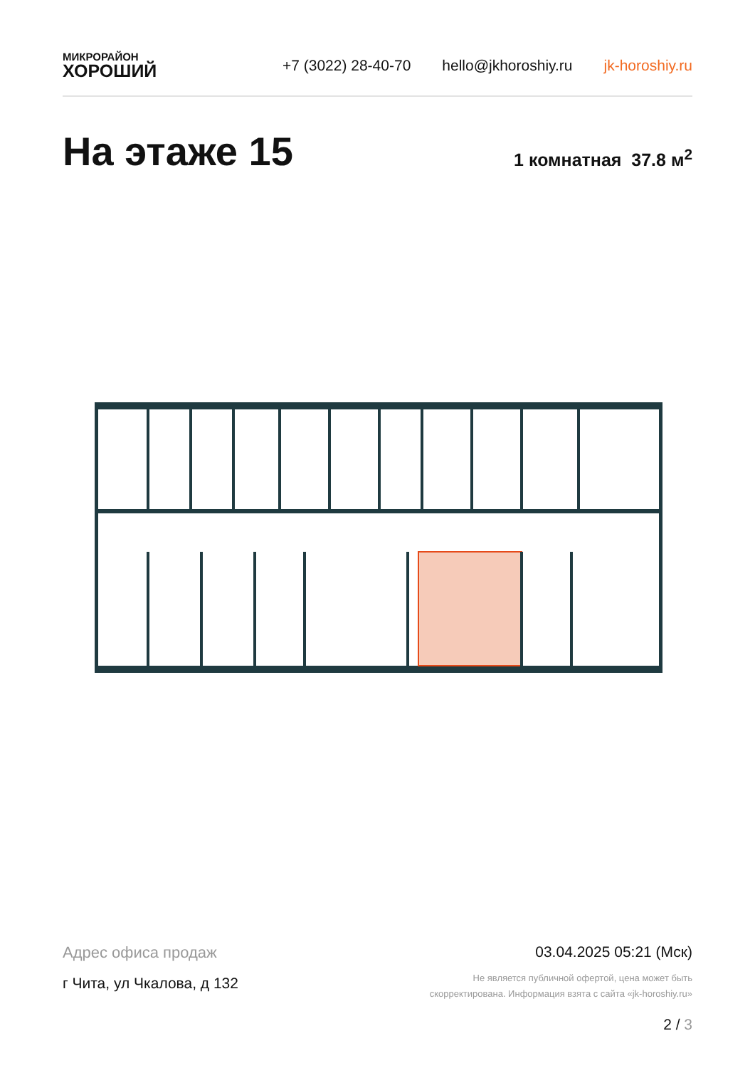МИКРОРАЙОН
ХОРОШИЙ
+7 (3022) 28-40-70 hello@jkhoroshiy.ru jk-horoshiy.ru
На этаже 15 1 комнатная 37.8 м<sup>2</sup>
Адрес офиса продаж
г Чита, ул Чкалова, д 132
03.04.2025 05:21 (Мск)
Не является публичной офертой, цена может быть
скорректирована. Информация взята с сайта «jk-horoshiy.ru»
2 / 3